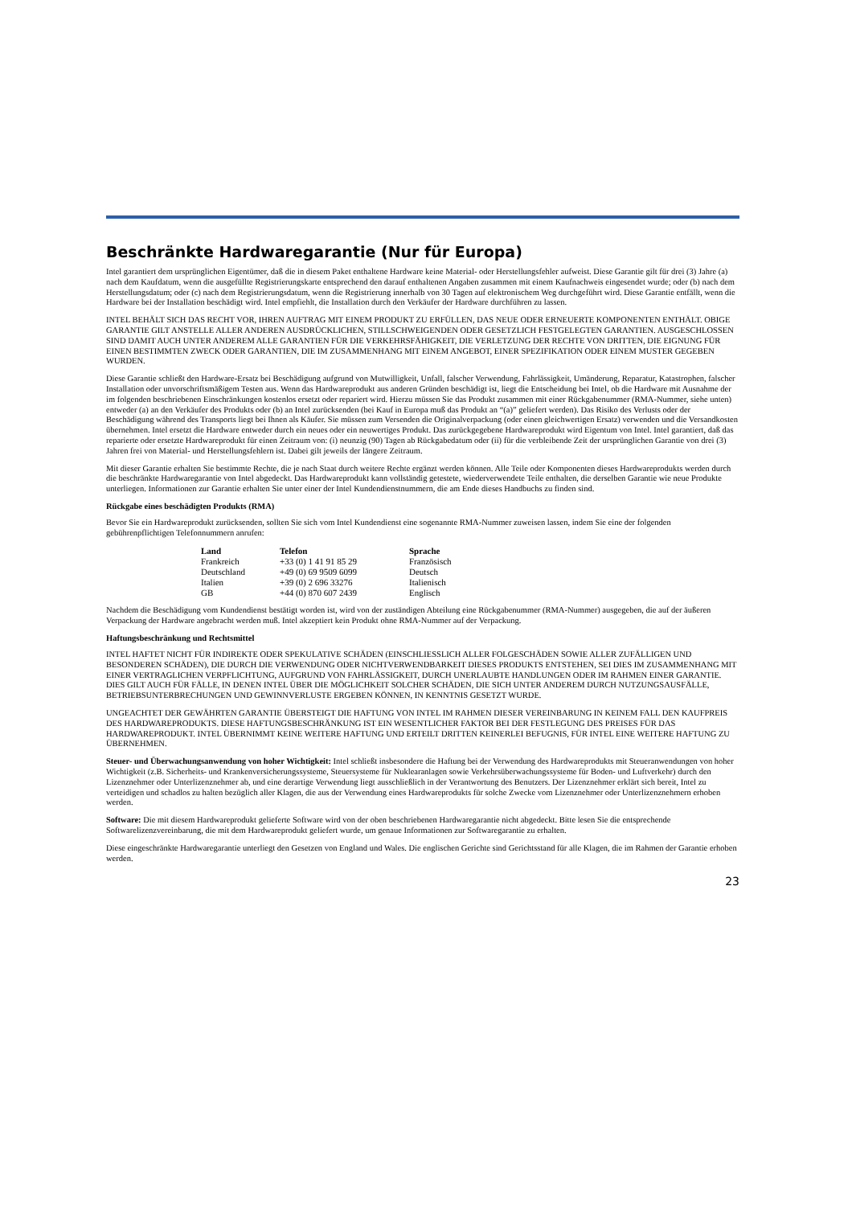Beschränkte Hardwaregarantie (Nur für Europa)
Intel garantiert dem ursprünglichen Eigentümer, daß die in diesem Paket enthaltene Hardware keine Material- oder Herstellungsfehler aufweist. Diese Garantie gilt für drei (3) Jahre (a) nach dem Kaufdatum, wenn die ausgefüllte Registrierungskarte entsprechend den darauf enthaltenen Angaben zusammen mit einem Kaufnachweis eingesendet wurde; oder (b) nach dem Herstellungsdatum; oder (c) nach dem Registrierungsdatum, wenn die Registrierung innerhalb von 30 Tagen auf elektronischem Weg durchgeführt wird. Diese Garantie entfällt, wenn die Hardware bei der Installation beschädigt wird. Intel empfiehlt, die Installation durch den Verkäufer der Hardware durchführen zu lassen.
INTEL BEHÄLT SICH DAS RECHT VOR, IHREN AUFTRAG MIT EINEM PRODUKT ZU ERFÜLLEN, DAS NEUE ODER ERNEUERTE KOMPONENTEN ENTHÄLT. OBIGE GARANTIE GILT ANSTELLE ALLER ANDEREN AUSDRÜCKLICHEN, STILLSCHWEIGENDEN ODER GESETZLICH FESTGELEGTEN GARANTIEN. AUSGESCHLOSSEN SIND DAMIT AUCH UNTER ANDEREM ALLE GARANTIEN FÜR DIE VERKEHRSFÄHIGKEIT, DIE VERLETZUNG DER RECHTE VON DRITTEN, DIE EIGNUNG FÜR EINEN BESTIMMTEN ZWECK ODER GARANTIEN, DIE IM ZUSAMMENHANG MIT EINEM ANGEBOT, EINER SPEZIFIKATION ODER EINEM MUSTER GEGEBEN WURDEN.
Diese Garantie schließt den Hardware-Ersatz bei Beschädigung aufgrund von Mutwilligkeit, Unfall, falscher Verwendung, Fahrlässigkeit, Umänderung, Reparatur, Katastrophen, falscher Installation oder unvorschriftsmäßigem Testen aus. Wenn das Hardwareprodukt aus anderen Gründen beschädigt ist, liegt die Entscheidung bei Intel, ob die Hardware mit Ausnahme der im folgenden beschriebenen Einschränkungen kostenlos ersetzt oder repariert wird. Hierzu müssen Sie das Produkt zusammen mit einer Rückgabenummer (RMA-Nummer, siehe unten) entweder (a) an den Verkäufer des Produkts oder (b) an Intel zurücksenden (bei Kauf in Europa muß das Produkt an “(a)” geliefert werden). Das Risiko des Verlusts oder der Beschädigung während des Transports liegt bei Ihnen als Käufer. Sie müssen zum Versenden die Originalverpackung (oder einen gleichwertigen Ersatz) verwenden und die Versandkosten übernehmen. Intel ersetzt die Hardware entweder durch ein neues oder ein neuwertiges Produkt. Das zurückgegebene Hardwareprodukt wird Eigentum von Intel. Intel garantiert, daß das reparierte oder ersetzte Hardwareprodukt für einen Zeitraum von: (i) neunzig (90) Tagen ab Rückgabedatum oder (ii) für die verbleibende Zeit der ursprünglichen Garantie von drei (3) Jahren frei von Material- und Herstellungsfehlern ist. Dabei gilt jeweils der längere Zeitraum.
Mit dieser Garantie erhalten Sie bestimmte Rechte, die je nach Staat durch weitere Rechte ergänzt werden können. Alle Teile oder Komponenten dieses Hardwareprodukts werden durch die beschränkte Hardwaregarantie von Intel abgedeckt. Das Hardwareprodukt kann vollständig getestete, wiederverwendete Teile enthalten, die derselben Garantie wie neue Produkte unterliegen. Informationen zur Garantie erhalten Sie unter einer der Intel Kundendienstnummern, die am Ende dieses Handbuchs zu finden sind.
Rückgabe eines beschädigten Produkts (RMA)
Bevor Sie ein Hardwareprodukt zurücksenden, sollten Sie sich vom Intel Kundendienst eine sogenannte RMA-Nummer zuweisen lassen, indem Sie eine der folgenden gebührenpflichtigen Telefonnummern anrufen:
| Land | Telefon | Sprache |
| --- | --- | --- |
| Frankreich | +33 (0) 1 41 91 85 29 | Französisch |
| Deutschland | +49 (0) 69 9509 6099 | Deutsch |
| Italien | +39 (0) 2 696 33276 | Italienisch |
| GB | +44 (0) 870 607 2439 | Englisch |
Nachdem die Beschädigung vom Kundendienst bestätigt worden ist, wird von der zuständigen Abteilung eine Rückgabenummer (RMA-Nummer) ausgegeben, die auf der äußeren Verpackung der Hardware angebracht werden muß. Intel akzeptiert kein Produkt ohne RMA-Nummer auf der Verpackung.
Haftungsbeschränkung und Rechtsmittel
INTEL HAFTET NICHT FÜR INDIREKTE ODER SPEKULATIVE SCHÄDEN (EINSCHLIESSLICH ALLER FOLGESCHÄDEN SOWIE ALLER ZUFÄLLIGEN UND BESONDEREN SCHÄDEN), DIE DURCH DIE VERWENDUNG ODER NICHTVERWENDBARKEIT DIESES PRODUKTS ENTSTEHEN, SEI DIES IM ZUSAMMENHANG MIT EINER VERTRAGLICHEN VERPFLICHTUNG, AUFGRUND VON FAHRLÄSSIGKEIT, DURCH UNERLAUBTE HANDLUNGEN ODER IM RAHMEN EINER GARANTIE. DIES GILT AUCH FÜR FÄLLE, IN DENEN INTEL ÜBER DIE MÖGLICHKEIT SOLCHER SCHÄDEN, DIE SICH UNTER ANDEREM DURCH NUTZUNGSAUSFÄLLE, BETRIEBSUNTERBRECHUNGEN UND GEWINNVERLUSTE ERGEBEN KÖNNEN, IN KENNTNIS GESETZT WURDE.
UNGEACHTET DER GEWÄHRTEN GARANTIE ÜBERSTEIGT DIE HAFTUNG VON INTEL IM RAHMEN DIESER VEREINBARUNG IN KEINEM FALL DEN KAUFPREIS DES HARDWAREPRODUKTS. DIESE HAFTUNGSBESCHRÄNKUNG IST EIN WESENTLICHER FAKTOR BEI DER FESTLEGUNG DES PREISES FÜR DAS HARDWAREPRODUKT. INTEL ÜBERNIMMT KEINE WEITERE HAFTUNG UND ERTEILT DRITTEN KEINERLEI BEFUGNIS, FÜR INTEL EINE WEITERE HAFTUNG ZU ÜBERNEHMEN.
Steuer- und Überwachungsanwendung von hoher Wichtigkeit: Intel schließt insbesondere die Haftung bei der Verwendung des Hardwareprodukts mit Steueranwendungen von hoher Wichtigkeit (z.B. Sicherheits- und Krankenversicherungssysteme, Steuersysteme für Nuklearanlagen sowie Verkehrsüberwachungssysteme für Boden- und Luftverkehr) durch den Lizenznehmer oder Unterlizenznehmer ab, und eine derartige Verwendung liegt ausschließlich in der Verantwortung des Benutzers. Der Lizenznehmer erklärt sich bereit, Intel zu verteidigen und schadlos zu halten bezüglich aller Klagen, die aus der Verwendung eines Hardwareprodukts für solche Zwecke vom Lizenznehmer oder Unterlizenznehmern erhoben werden.
Software: Die mit diesem Hardwareprodukt gelieferte Software wird von der oben beschriebenen Hardwaregarantie nicht abgedeckt. Bitte lesen Sie die entsprechende Softwarelizenzvereinbarung, die mit dem Hardwareprodukt geliefert wurde, um genaue Informationen zur Softwaregarantie zu erhalten.
Diese eingeschränkte Hardwaregarantie unterliegt den Gesetzen von England und Wales. Die englischen Gerichte sind Gerichtsstand für alle Klagen, die im Rahmen der Garantie erhoben werden.
23